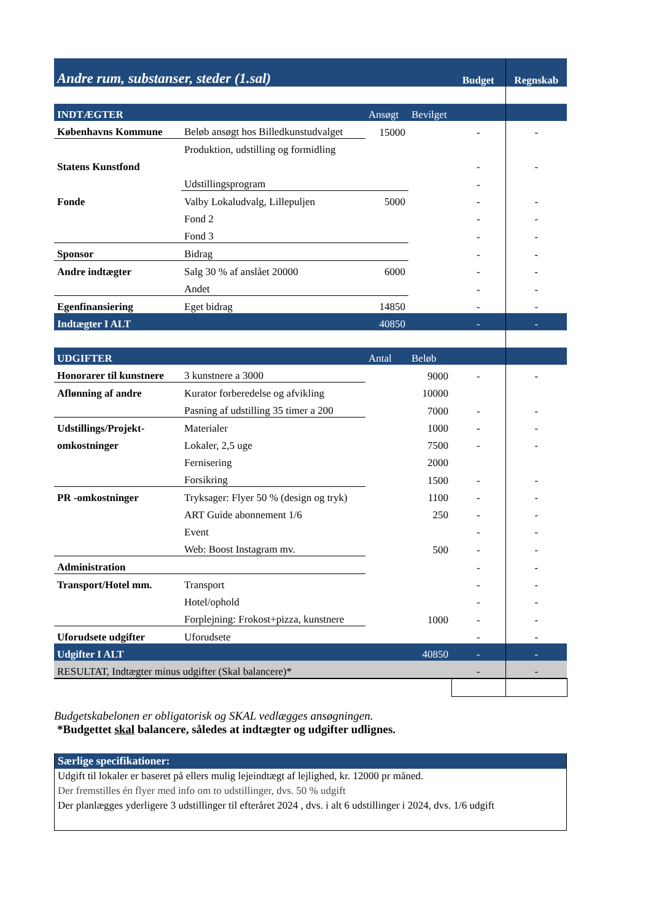| Andre rum, substanser, steder (1.sal) | | | | Budget | Regnskab |
| INDTÆGTER | | Ansøgt | Bevilget | | |
| Københavns Kommune | Beløb ansøgt hos Billedkunstudvalget | 15000 | | - | - |
| | Produktion, udstilling og formidling | | | | |
| Statens Kunstfond | | | | - | - |
| | Udstillingsprogram | | | - | |
| Fonde | Valby Lokaludvalg, Lillepuljen | 5000 | | - | - |
| | Fond 2 | | | - | - |
| | Fond 3 | | | - | - |
| Sponsor | Bidrag | | | - | - |
| Andre indtægter | Salg 30 % af anslået 20000 | 6000 | | - | - |
| | Andet | | | - | - |
| Egenfinansiering | Eget bidrag | 14850 | | - | - |
| Indtægter I ALT | | 40850 | | - | - |
| UDGIFTER | | Antal | Beløb | | |
| Honorarer til kunstnere | 3 kunstnere a 3000 | | 9000 | - | - |
| Aflønning af andre | Kurator forberedelse og afvikling | | 10000 | | |
| | Pasning af udstilling 35 timer a 200 | | 7000 | - | - |
| Udstillings/Projekt- | Materialer | | 1000 | - | - |
| omkostninger | Lokaler, 2,5 uge | | 7500 | - | - |
| | Fernisering | | 2000 | | |
| | Forsikring | | 1500 | - | - |
| PR -omkostninger | Tryksager: Flyer 50 % (design og tryk) | | 1100 | - | - |
| | ART Guide abonnement 1/6 | | 250 | - | - |
| | Event | | | - | - |
| | Web: Boost Instagram mv. | | 500 | - | - |
| Administration | | | | - | - |
| Transport/Hotel mm. | Transport | | | - | - |
| | Hotel/ophold | | | - | - |
| | Forplejning: Frokost+pizza, kunstnere | | 1000 | - | - |
| Uforudsete udgifter | Uforudsete | | | - | - |
| Udgifter I ALT | | | 40850 | - | - |
| RESULTAT, Indtægter minus udgifter (Skal balancere)* | | | | - | - |
Budgetskabelonen er obligatorisk og SKAL vedlægges ansøgningen.
*Budgettet skal balancere, således at indtægter og udgifter udlignes.
Særlige specifikationer:
Udgift til lokaler er baseret på ellers mulig lejeindtægt af lejlighed, kr. 12000 pr måned.
Der fremstilles én flyer med info om to udstillinger, dvs. 50 % udgift
Der planlægges yderligere 3 udstillinger til efteråret 2024 , dvs. i alt 6 udstillinger i 2024, dvs. 1/6 udgift